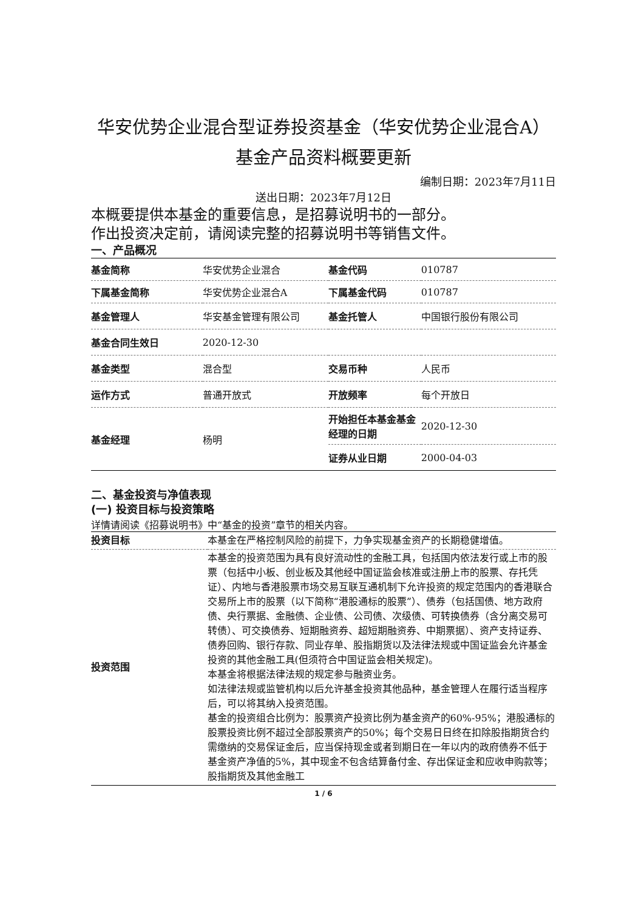华安优势企业混合型证券投资基金（华安优势企业混合A）基金产品资料概要更新
编制日期：2023年7月11日
送出日期：2023年7月12日
本概要提供本基金的重要信息，是招募说明书的一部分。
作出投资决定前，请阅读完整的招募说明书等销售文件。
一、产品概况
| 基金简称 | 华安优势企业混合 | 基金代码 | 010787 |
| 下属基金简称 | 华安优势企业混合A | 下属基金代码 | 010787 |
| 基金管理人 | 华安基金管理有限公司 | 基金托管人 | 中国银行股份有限公司 |
| 基金合同生效日 | 2020-12-30 | | |
| 基金类型 | 混合型 | 交易币种 | 人民币 |
| 运作方式 | 普通开放式 | 开放频率 | 每个开放日 |
| 基金经理 | 杨明 | 开始担任本基金基金经理的日期 | 2020-12-30 |
| | | 证券从业日期 | 2000-04-03 |
二、基金投资与净值表现
(一) 投资目标与投资策略
详情请阅读《招募说明书》中“基金的投资”章节的相关内容。
| 投资目标 | 本基金在严格控制风险的前提下，力争实现基金资产的长期稳健增值。 |
| 投资范围 | 本基金的投资范围为具有良好流动性的金融工具，包括国内依法发行或上市的股票（包括中小板、创业板及其他经中国证监会核准或注册上市的股票、存托凭证）、内地与香港股票市场交易互联互通机制下允许投资的规定范围内的香港联合交易所上市的股票（以下简称“港股通标的股票”）、债券（包括国债、地方政府债、央行票据、金融债、企业债、公司债、次级债、可转换债券（含分离交易可转债）、可交换债券、短期融资券、超短期融资券、中期票据）、资产支持证券、债券回购、银行存款、同业存单、股指期货以及法律法规或中国证监会允许基金投资的其他金融工具(但须符合中国证监会相关规定)。 本基金将根据法律法规的规定参与融资业务。 如法律法规或监管机构以后允许基金投资其他品种，基金管理人在履行适当程序后，可以将其纳入投资范围。 基金的投资组合比例为：股票资产投资比例为基金资产的60%-95%；港股通标的股票投资比例不超过全部股票资产的50%；每个交易日日终在扣除股指期货合约需缴纳的交易保证金后，应当保持现金或者到期日在一年以内的政府债券不低于基金资产净值的5%，其中现金不包含结算备付金、存出保证金和应收申购款等；股指期货及其他金融工 |
1 / 6